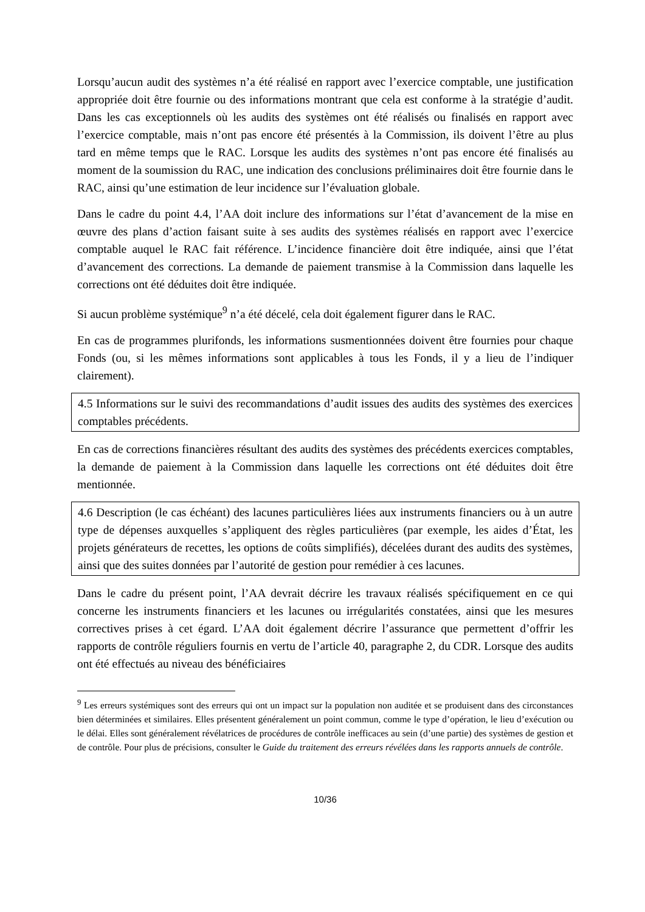Lorsqu’aucun audit des systèmes n’a été réalisé en rapport avec l’exercice comptable, une justification appropriée doit être fournie ou des informations montrant que cela est conforme à la stratégie d’audit. Dans les cas exceptionnels où les audits des systèmes ont été réalisés ou finalisés en rapport avec l’exercice comptable, mais n’ont pas encore été présentés à la Commission, ils doivent l’être au plus tard en même temps que le RAC. Lorsque les audits des systèmes n’ont pas encore été finalisés au moment de la soumission du RAC, une indication des conclusions préliminaires doit être fournie dans le RAC, ainsi qu’une estimation de leur incidence sur l’évaluation globale.
Dans le cadre du point 4.4, l’AA doit inclure des informations sur l’état d’avancement de la mise en œuvre des plans d’action faisant suite à ses audits des systèmes réalisés en rapport avec l’exercice comptable auquel le RAC fait référence. L’incidence financière doit être indiquée, ainsi que l’état d’avancement des corrections. La demande de paiement transmise à la Commission dans laquelle les corrections ont été déduites doit être indiquée.
Si aucun problème systémique<sup>9</sup> n’a été décelé, cela doit également figurer dans le RAC.
En cas de programmes plurifonds, les informations susmentionnées doivent être fournies pour chaque Fonds (ou, si les mêmes informations sont applicables à tous les Fonds, il y a lieu de l’indiquer clairement).
4.5 Informations sur le suivi des recommandations d’audit issues des audits des systèmes des exercices comptables précédents.
En cas de corrections financières résultant des audits des systèmes des précédents exercices comptables, la demande de paiement à la Commission dans laquelle les corrections ont été déduites doit être mentionnée.
4.6 Description (le cas échéant) des lacunes particulières liées aux instruments financiers ou à un autre type de dépenses auxquelles s’appliquent des règles particulières (par exemple, les aides d’État, les projets générateurs de recettes, les options de coûts simplifiés), décelées durant des audits des systèmes, ainsi que des suites données par l’autorité de gestion pour remédier à ces lacunes.
Dans le cadre du présent point, l’AA devrait décrire les travaux réalisés spécifiquement en ce qui concerne les instruments financiers et les lacunes ou irrégularités constatées, ainsi que les mesures correctives prises à cet égard. L’AA doit également décrire l’assurance que permettent d’offrir les rapports de contrôle réguliers fournis en vertu de l’article 40, paragraphe 2, du CDR. Lorsque des audits ont été effectués au niveau des bénéficiaires
<sup>9</sup> Les erreurs systémiques sont des erreurs qui ont un impact sur la population non auditée et se produisent dans des circonstances bien déterminées et similaires. Elles présentent généralement un point commun, comme le type d’opération, le lieu d’exécution ou le délai. Elles sont généralement révélatrices de procédures de contrôle inefficaces au sein (d’une partie) des systèmes de gestion et de contrôle. Pour plus de précisions, consulter le Guide du traitement des erreurs révélées dans les rapports annuels de contrôle.
10/36